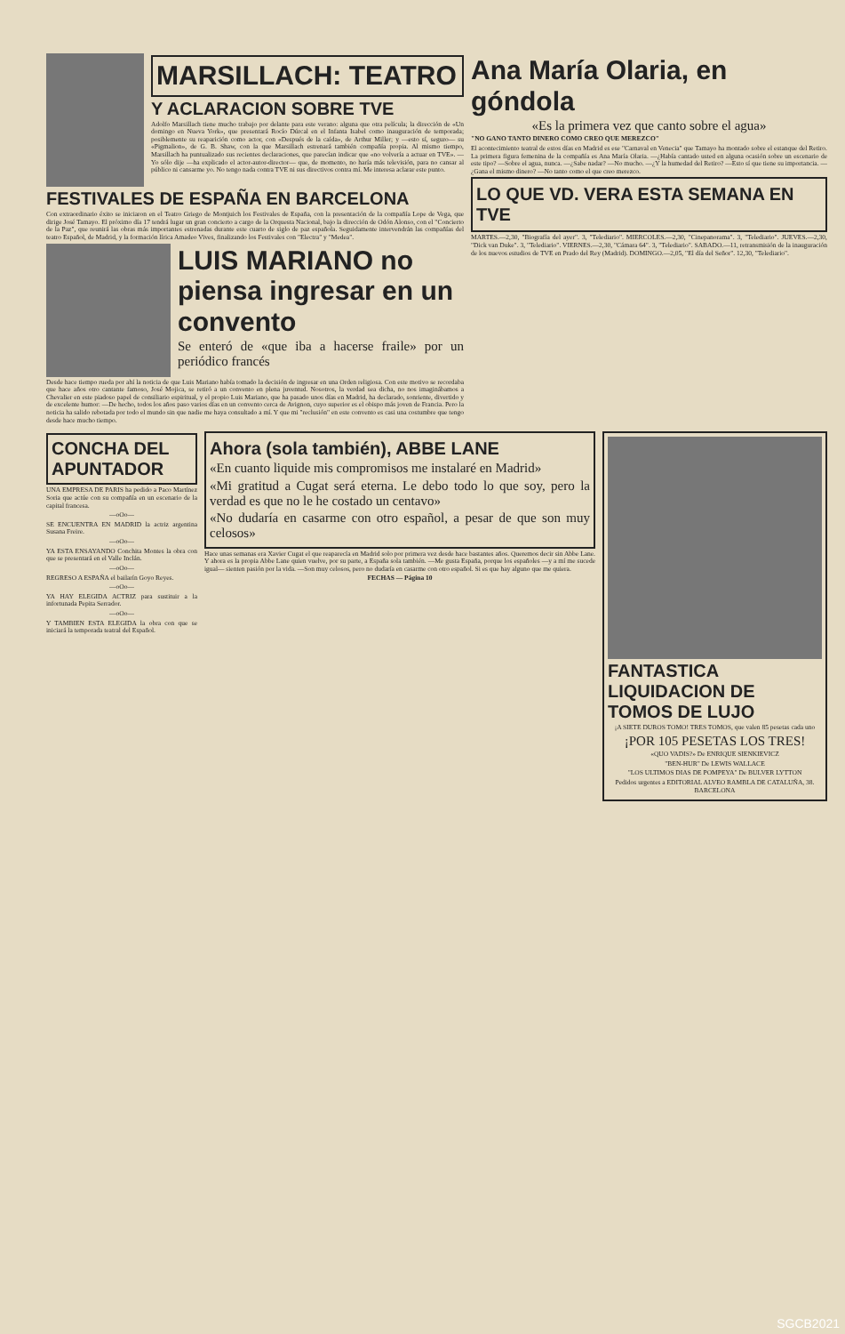MARSILLACH: TEATRO
Y ACLARACION SOBRE TVE
Adolfo Marsillach tiene mucho trabajo por delante para este verano: alguna que otra película; la dirección de «Un domingo en Nueva York», que presentará Rocío Dúrcal en el Infanta Isabel como inauguración de temporada; posiblemente su reaparición como actor, con «Después de la caída», de Arthur Miller; y —esto sí, seguro— su «Pigmalion», de G. B. Shaw, con la que Marsillach estrenará también compañía propia. Al mismo tiempo, Marsillach ha puntualizado sus recientes declaraciones, que parecían indicar que «no volvería a actuar en TVE». —Yo sólo dije —ha explicado el actor-autor-director— que, de momento, no haría más televisión, para no cansar al público ni cansarme yo. No tengo nada contra TVE ni sus directivos contra mí. Me interesa aclarar este punto.
FESTIVALES DE ESPAÑA EN BARCELONA
Con extraordinario éxito se iniciaron en el Teatro Griego de Montjuich los Festivales de España, con la presentación de la compañía Lope de Vega, que dirige José Tamayo. El próximo día 17 tendrá lugar un gran concierto a cargo de la Orquesta Nacional, bajo la dirección de Odón Alonso, con el "Concierto de la Paz", que reunirá las obras más importantes estrenadas durante este cuarto de siglo de paz española. Seguidamente intervendrán las compañías del teatro Español, de Madrid, y la formación lírica Amadeo Vives, finalizando los Festivales con "Electra" y "Medea".
LUIS MARIANO no piensa ingresar en un convento
Se enteró de «que iba a hacerse fraile» por un periódico francés
Desde hace tiempo rueda por ahí la noticia de que Luis Mariano había tomado la decisión de ingresar en una Orden religiosa. Con este motivo se recordaba que hace años otro cantante famoso, José Mojica, se retiró a un convento en plena juventud. Nosotros, la verdad sea dicha, no nos imaginábamos a Chevalier en este piadoso papel de consiliario espiritual, y el propio Luis Mariano, que ha pasado unos días en Madrid, ha declarado, sonriente, divertido y de excelente humor: —De hecho, todos los años paso varios días en un convento cerca de Avignon, cuyo superior es el obispo más joven de Francia. Pero la noticia ha salido rebotada por todo el mundo sin que nadie me haya consultado a mí. Y que mi "reclusión" en este convento es casi una costumbre que tengo desde hace mucho tiempo.
Ana María Olaria, en góndola
«Es la primera vez que canto sobre el agua»
"NO GANO TANTO DINERO COMO CREO QUE MEREZCO"
El acontecimiento teatral de estos días en Madrid es ese "Carnaval en Venecia" que Tamayo ha montado sobre el estanque del Retiro. La primera figura femenina de la compañía es Ana María Olaria. —¿Había cantado usted en alguna ocasión sobre un escenario de este tipo? —Sobre el agua, nunca. —¿Sabe nadar? —No mucho. —¿Y la humedad del Retiro? —Esto sí que tiene su importancia. —¿Gana el mismo dinero? —No tanto como el que creo merezco.
LO QUE VD. VERA ESTA SEMANA EN TVE
MARTES.—2,30, "Biografía del ayer". 3, "Telediario". MIERCOLES.—2,30, "Cinepanorama". 3, "Telediario". JUEVES.—2,30, "Dick van Duke". 3, "Telediario". VIERNES.—2,30, "Cámara 64". 3, "Telediario". SABADO.—11, retransmisión de la inauguración de los nuevos estudios de TVE en Prado del Rey (Madrid). DOMINGO.—2,05, "El día del Señor". 12,30, "Telediario".
CONCHA DEL APUNTADOR
UNA EMPRESA DE PARIS ha pedido a Paco Martínez Soria que actúe con su compañía en un escenario de la capital francesa.
—oOo—
SE ENCUENTRA EN MADRID la actriz argentina Susana Freire.
—oOo—
YA ESTA ENSAYANDO Conchita Montes la obra con que se presentará en el Valle Inclán.
—oOo—
REGRESO A ESPAÑA el bailarín Goyo Reyes.
—oOo—
YA HAY ELEGIDA ACTRIZ para sustituir a la infortunada Pepita Serrador.
—oOo—
Y TAMBIEN ESTA ELEGIDA la obra con que se iniciará la temporada teatral del Español.
Ahora (sola también), ABBE LANE
«En cuanto liquide mis compromisos me instalaré en Madrid»
«Mi gratitud a Cugat será eterna. Le debo todo lo que soy, pero la verdad es que no le he costado un centavo»
«No dudaría en casarme con otro español, a pesar de que son muy celosos»
Hace unas semanas era Xavier Cugat el que reaparecía en Madrid solo por primera vez desde hace bastantes años. Queremos decir sin Abbe Lane. Y ahora es la propia Abbe Lane quien vuelve, por su parte, a España sola también. —Me gusta España, porque los españoles —y a mí me sucede igual— sienten pasión por la vida. —Son muy celosos, pero no dudaría en casarme con otro español. Si es que hay alguno que me quiera.
FECHAS — Página 10
FANTASTICA LIQUIDACION DE TOMOS DE LUJO
¡A SIETE DUROS TOMO! TRES TOMOS, que valen 85 pesetas cada uno
¡POR 105 PESETAS LOS TRES!
«QUO VADIS?» De ENRIQUE SIENKIEVICZ
"BEN-HUR" De LEWIS WALLACE
"LOS ULTIMOS DIAS DE POMPEYA" De BULVER LYTTON
Pedidos urgentes a EDITORIAL ALVEO RAMBLA DE CATALUÑA, 38. BARCELONA
SGCB2021